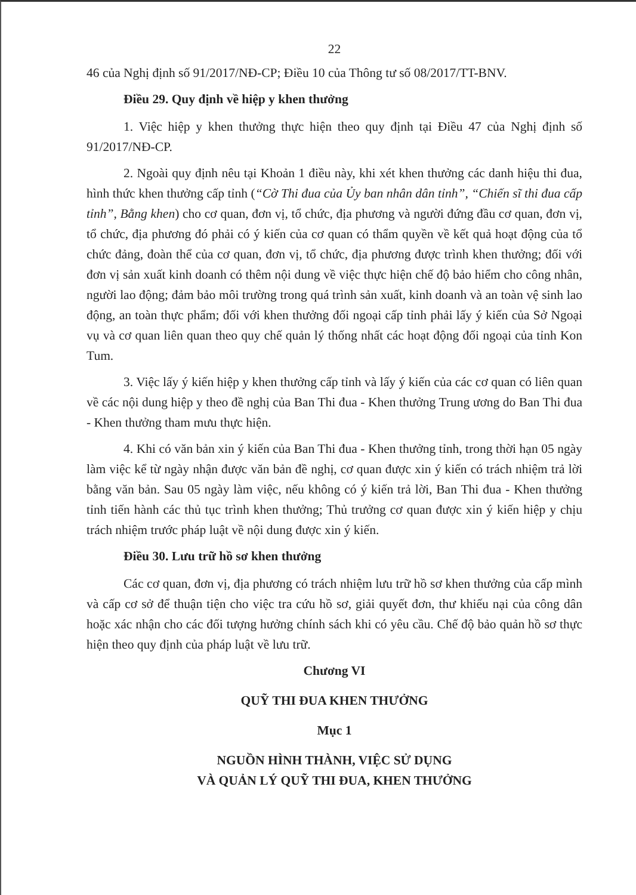22
46 của Nghị định số 91/2017/NĐ-CP; Điều 10 của Thông tư số 08/2017/TT-BNV.
Điều 29. Quy định về hiệp y khen thưởng
1. Việc hiệp y khen thưởng thực hiện theo quy định tại Điều 47 của Nghị định số 91/2017/NĐ-CP.
2. Ngoài quy định nêu tại Khoản 1 điều này, khi xét khen thưởng các danh hiệu thi đua, hình thức khen thưởng cấp tỉnh (“Cờ Thi đua của Ủy ban nhân dân tỉnh”, “Chiến sĩ thi đua cấp tỉnh”, Bằng khen) cho cơ quan, đơn vị, tổ chức, địa phương và người đứng đầu cơ quan, đơn vị, tổ chức, địa phương đó phải có ý kiến của cơ quan có thẩm quyền về kết quả hoạt động của tổ chức đảng, đoàn thể của cơ quan, đơn vị, tổ chức, địa phương được trình khen thưởng; đối với đơn vị sản xuất kinh doanh có thêm nội dung về việc thực hiện chế độ bảo hiểm cho công nhân, người lao động; đảm bảo môi trường trong quá trình sản xuất, kinh doanh và an toàn vệ sinh lao động, an toàn thực phẩm; đối với khen thưởng đối ngoại cấp tỉnh phải lấy ý kiến của Sở Ngoại vụ và cơ quan liên quan theo quy chế quản lý thống nhất các hoạt động đối ngoại của tỉnh Kon Tum.
3. Việc lấy ý kiến hiệp y khen thưởng cấp tỉnh và lấy ý kiến của các cơ quan có liên quan về các nội dung hiệp y theo đề nghị của Ban Thi đua - Khen thưởng Trung ương do Ban Thi đua - Khen thưởng tham mưu thực hiện.
4. Khi có văn bản xin ý kiến của Ban Thi đua - Khen thưởng tỉnh, trong thời hạn 05 ngày làm việc kể từ ngày nhận được văn bản đề nghị, cơ quan được xin ý kiến có trách nhiệm trả lời bằng văn bản. Sau 05 ngày làm việc, nếu không có ý kiến trả lời, Ban Thi đua - Khen thưởng tỉnh tiến hành các thủ tục trình khen thưởng; Thủ trưởng cơ quan được xin ý kiến hiệp y chịu trách nhiệm trước pháp luật về nội dung được xin ý kiến.
Điều 30. Lưu trữ hồ sơ khen thưởng
Các cơ quan, đơn vị, địa phương có trách nhiệm lưu trữ hồ sơ khen thưởng của cấp mình và cấp cơ sở để thuận tiện cho việc tra cứu hồ sơ, giải quyết đơn, thư khiếu nại của công dân hoặc xác nhận cho các đối tượng hưởng chính sách khi có yêu cầu. Chế độ bảo quản hồ sơ thực hiện theo quy định của pháp luật về lưu trữ.
Chương VI
QUỸ THI ĐUA KHEN THƯỞNG
Mục 1
NGUỒN HÌNH THÀNH, VIỆC SỬ DỤNG
VÀ QUẢN LÝ QUỸ THI ĐUA, KHEN THƯỞNG